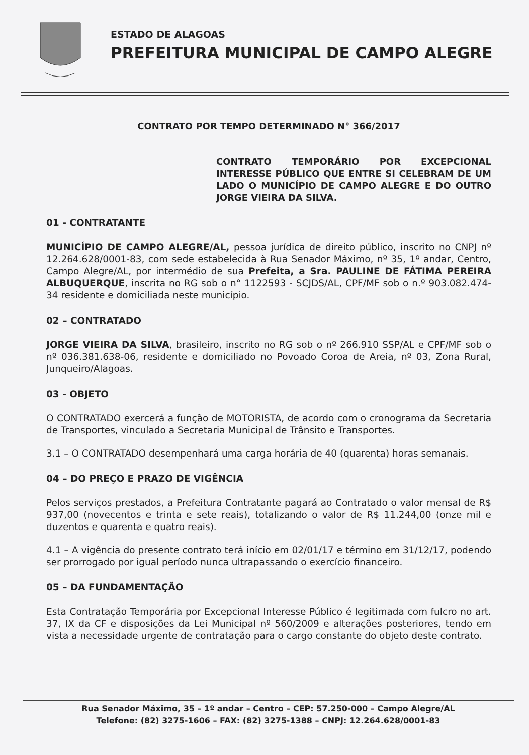ESTADO DE ALAGOAS
PREFEITURA MUNICIPAL DE CAMPO ALEGRE
CONTRATO POR TEMPO DETERMINADO N° 366/2017
CONTRATO TEMPORÁRIO POR EXCEPCIONAL INTERESSE PÚBLICO QUE ENTRE SI CELEBRAM DE UM LADO O MUNICÍPIO DE CAMPO ALEGRE E DO OUTRO JORGE VIEIRA DA SILVA.
01 - CONTRATANTE
MUNICÍPIO DE CAMPO ALEGRE/AL, pessoa jurídica de direito público, inscrito no CNPJ nº 12.264.628/0001-83, com sede estabelecida à Rua Senador Máximo, nº 35, 1º andar, Centro, Campo Alegre/AL, por intermédio de sua Prefeita, a Sra. PAULINE DE FÁTIMA PEREIRA ALBUQUERQUE, inscrita no RG sob o n° 1122593 - SCJDS/AL, CPF/MF sob o n.º 903.082.474-34 residente e domiciliada neste município.
02 – CONTRATADO
JORGE VIEIRA DA SILVA, brasileiro, inscrito no RG sob o nº 266.910 SSP/AL e CPF/MF sob o nº 036.381.638-06, residente e domiciliado no Povoado Coroa de Areia, nº 03, Zona Rural, Junqueiro/Alagoas.
03 - OBJETO
O CONTRATADO exercerá a função de MOTORISTA, de acordo com o cronograma da Secretaria de Transportes, vinculado a Secretaria Municipal de Trânsito e Transportes.
3.1 – O CONTRATADO desempenhará uma carga horária de 40 (quarenta) horas semanais.
04 – DO PREÇO E PRAZO DE VIGÊNCIA
Pelos serviços prestados, a Prefeitura Contratante pagará ao Contratado o valor mensal de R$ 937,00 (novecentos e trinta e sete reais), totalizando o valor de R$ 11.244,00 (onze mil e duzentos e quarenta e quatro reais).
4.1 – A vigência do presente contrato terá início em 02/01/17 e término em 31/12/17, podendo ser prorrogado por igual período nunca ultrapassando o exercício financeiro.
05 – DA FUNDAMENTAÇÃO
Esta Contratação Temporária por Excepcional Interesse Público é legitimada com fulcro no art. 37, IX da CF e disposições da Lei Municipal nº 560/2009 e alterações posteriores, tendo em vista a necessidade urgente de contratação para o cargo constante do objeto deste contrato.
Rua Senador Máximo, 35 – 1º andar – Centro – CEP: 57.250-000 – Campo Alegre/AL
Telefone: (82) 3275-1606 – FAX: (82) 3275-1388 – CNPJ: 12.264.628/0001-83